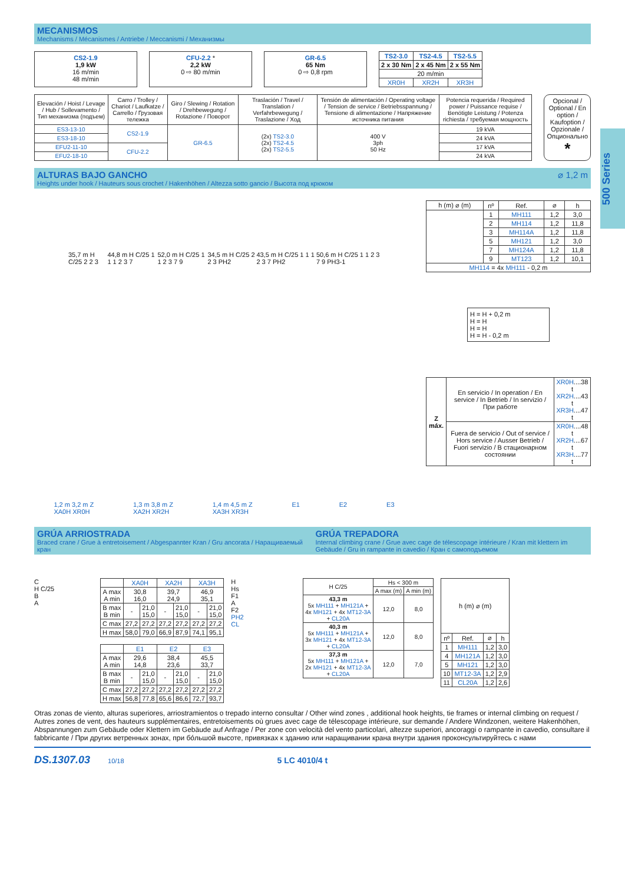500 Series
MECANISMOS
Mechanisms / Mécanismes / Antriebe / Meccanismi / Механизмы
CS2-1.9
1,9 kW
16 m/min
48 m/min
CFU-2.2 *
2,2 kW
0 ⇨ 80 m/min
GR-6.5
65 Nm
0 ⇨ 0,8 rpm
| TS2-3.0 | TS2-4.5 | TS2-5.5 |
| --- | --- | --- |
| 2 x 30 Nm | 2 x 45 Nm | 2 x 55 Nm |
| 20 m/min | | |
| XR0H | XR2H | XR3H |
| Elevación / Hoist / Levage / Hub / Sollevamento / Тип механизма (подъем) | Carro / Trolley / Chariot / Laufkatze / Carrello / Грузовая тележка | Giro / Slewing / Rotation / Drehbewegung / Rotazione / Поворот | Traslación / Travel / Translation / Verfahrbewegung / Traslazione / Ход | Tensión de alimentación / Operating voltage / Tension de service / Betriebsspannung / Tensione di alimentazione / Напряжение источника питания | Potencia requerida / Required power / Puissance requise / Benötigte Leistung / Potenza richiesta / требуемая мощность |
| --- | --- | --- | --- | --- | --- |
| ES3-13-10 | CS2-1.9 | GR-6.5 | (2x) TS2-3.0 (2x) TS2-4.5 (2x) TS2-5.5 | 400 V 3ph 50 Hz | 19 kVA |
| ES3-18-10 | | | | | 24 kVA |
| EFU2-11-10 | CFU-2.2 | | | | 17 kVA |
| EFU2-18-10 | | | | | 24 kVA |
Opcional / Optional / En option / Kaufoption / Opzionale / Опционально
*
ALTURAS BAJO GANCHO ⌀ 1,2 m
Heights under hook / Hauteurs sous crochet / Hakenhöhen / Altezza sotto gancio / Высота под крюком
35,7 m H C/25 2 2 3 44,8 m H C/25 1 1 1 2 3 7 52,0 m H C/25 1 1 2 3 7 9 34,5 m H C/25 2 2 3 PH2 43,5 m H C/25 1 1 1 2 3 7 PH2 50,6 m H C/25 1 1 2 3 7 9 PH3-1
1,2 m 3,2 m Z
XA0H XR0H 1,3 m 3,8 m Z
XA2H XR2H 1,4 m 4,5 m Z
XA3H XR3H E1 E2 E3
| h (m) ⌀ (m) | nº | Ref. | ⌀ | h |
| --- | --- | --- | --- | --- |
| | 1 | MH111 | 1,2 | 3,0 |
| | 2 | MH114 | 1,2 | 11,8 |
| | 3 | MH114A | 1,2 | 11,8 |
| | 5 | MH121 | 1,2 | 3,0 |
| | 7 | MH124A | 1,2 | 11,8 |
| | 9 | MT123 | 1,2 | 10,1 |
| MH114 = 4x MH111 - 0,2 m | | | | |
H = H + 0,2 m
H = H
H = H
H = H - 0,2 m
| Z máx. | En servicio / In operation / En service / In Betrieb / In servizio / При работе | XR0H ....38 t XR2H ....43 t XR3H ....47 t |
| | Fuera de servicio / Out of service / Hors service / Ausser Betrieb / Fuori servizio / В стационарном состоянии | XR0H ....48 t XR2H ....67 t XR3H ....77 t |
GRÚA ARRIOSTRADA
Braced crane / Grue à entretoisement / Abgespannter Kran / Gru ancorata / Наращиваемый кран
GRÚA TREPADORA
Internal climbing crane / Grue avec cage de télescopage intérieure / Kran mit klettern im Gebäude / Gru in rampante in cavedio / Кран с самоподъемом
C
H C/25
B
A
| | XA0H | | XA2H | | XA3H | |
| --- | --- | --- | --- | --- | --- | --- |
| A max A min | 30,8 16,0 | | 39,7 24,9 | | 46,9 35,1 | |
| B max B min | - | 21,0 15,0 | - | 21,0 15,0 | - | 21,0 15,0 |
| C max | 27,2 | 27,2 | 27,2 | 27,2 | 27,2 | 27,2 |
| H max | 58,0 | 79,0 | 66,9 | 87,9 | 74,1 | 95,1 |
| | E1 | | E2 | | E3 | |
| --- | --- | --- | --- | --- | --- | --- |
| A max A min | 29,6 14,8 | | 38,4 23,6 | | 45,5 33,7 | |
| B max B min | - | 21,0 15,0 | - | 21,0 15,0 | - | 21,0 15,0 |
| C max | 27,2 | 27,2 | 27,2 | 27,2 | 27,2 | 27,2 |
| H max | 56,8 | 77,8 | 65,6 | 86,6 | 72,7 | 93,7 |
H
Hs
F1
A
F2
PH2
CL
| H C/25 | Hs < 300 m | |
| --- | --- | --- |
| | A max (m) | A min (m) |
| 43,3 m 5x MH111 + MH121A + 4x MH121 + 4x MT12-3A + CL20A | 12,0 | 8,0 |
| 40,3 m 5x MH111 + MH121A + 3x MH121 + 4x MT12-3A + CL20A | 12,0 | 8,0 |
| 37,3 m 5x MH111 + MH121A + 2x MH121 + 4x MT12-3A + CL20A | 12,0 | 7,0 |
| h (m) ⌀ (m) | | | |
| nº | Ref. | ⌀ | h |
| 1 | MH111 | 1,2 | 3,0 |
| 4 | MH121A | 1,2 | 3,0 |
| 5 | MH121 | 1,2 | 3,0 |
| 10 | MT12-3A | 1,2 | 2,9 |
| 11 | CL20A | 1,2 | 2,6 |
Otras zonas de viento, alturas superiores, arriostramientos o trepado interno consultar / Other wind zones , additional hook heights, tie frames or internal climbing on request / Autres zones de vent, des hauteurs supplémentaires, entretoisements où grues avec cage de télescopage intérieure, sur demande / Andere Windzonen, weitere Hakenhöhen, Abspannungen zum Gebäude oder Klettern im Gebäude auf Anfrage / Per zone con velocità del vento particolari, altezze superiori, ancoraggi o rampante in cavedio, consultare il fabbricante / При других ветренных зонах, при бо́льшой высоте, привязках к зданию или наращивании крана внутри здания проконсультируйтесь с нами
DS.1307.03 10/18 5 LC 4010/4 t